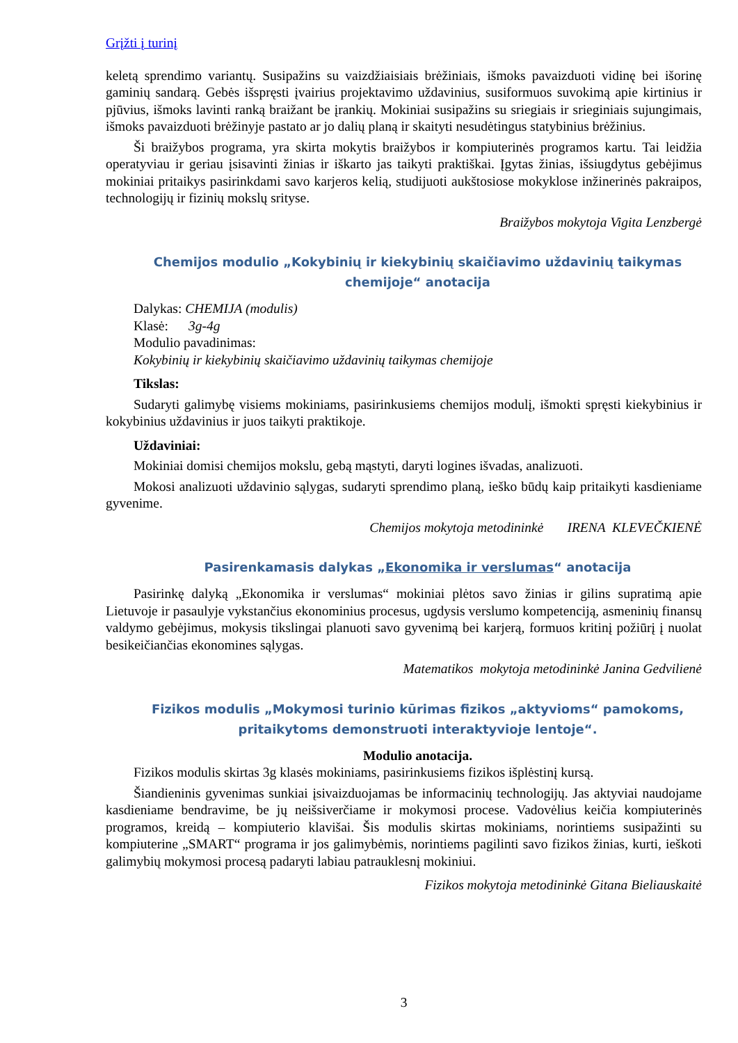Grįžti į turinį
keletą sprendimo variantų. Susipažins su vaizdžiaisiais brėžiniais, išmoks pavaizduoti vidinę bei išorinę gaminių sandarą. Gebės išspręsti įvairius projektavimo uždavinius, susiformuos suvokimą apie kirtinius ir pjūvius, išmoks lavinti ranką braižant be įrankių. Mokiniai susipažins su sriegiais ir srieginiais sujungimais, išmoks pavaizduoti brėžinyje pastato ar jo dalių planą ir skaityti nesudėtingus statybinius brėžinius.
Ši braižybos programa, yra skirta mokytis braižybos ir kompiuterinės programos kartu. Tai leidžia operatyviau ir geriau įsisavinti žinias ir iškarto jas taikyti praktiškai. Įgytas žinias, išsiugdytus gebėjimus mokiniai pritaikys pasirinkdami savo karjeros kelią, studijuoti aukštosiose mokyklose inžinerinės pakraipos, technologijų ir fizinių mokslų srityse.
Braižybos mokytoja Vigita Lenzbergė
Chemijos modulio „Kokybinių ir kiekybinių skaičiavimo uždavinių taikymas chemijoje“ anotacija
Dalykas: CHEMIJA (modulis)
Klasė: 3g-4g
Modulio pavadinimas:
Kokybinių ir kiekybinių skaičiavimo uždavinių taikymas chemijoje
Tikslas:
Sudaryti galimybę visiems mokiniams, pasirinkusiems chemijos modulį, išmokti spręsti kiekybinius ir kokybinius uždavinius ir juos taikyti praktikoje.
Uždaviniai:
Mokiniai domisi chemijos mokslu, gebą mąstyti, daryti logines išvadas, analizuoti.
Mokosi analizuoti uždavinio sąlygas, sudaryti sprendimo planą, ieško būdų kaip pritaikyti kasdieniame gyvenime.
Chemijos mokytoja metodininkė IRENA KLEVEČKIENĖ
Pasirenkamasis dalykas „Ekonomika ir verslumas“ anotacija
Pasirinkę dalyką „Ekonomika ir verslumas“ mokiniai plėtos savo žinias ir gilins supratimą apie Lietuvoje ir pasaulyje vykstančius ekonominius procesus, ugdysis verslumo kompetenciją, asmeninių finansų valdymo gebėjimus, mokysis tikslingai planuoti savo gyvenimą bei karjerą, formuos kritinį požiūrį į nuolat besikeičiančias ekonomines sąlygas.
Matematikos mokytoja metodininkė Janina Gedvilienė
Fizikos modulis „Mokymosi turinio kūrimas fizikos „aktyvioms“ pamokoms, pritaikytoms demonstruoti interaktyvioje lentoje“.
Modulio anotacija.
Fizikos modulis skirtas 3g klasės mokiniams, pasirinkusiems fizikos išplėstinį kursą.
Šiandieninis gyvenimas sunkiai įsivaizduojamas be informacinių technologijų. Jas aktyviai naudojame kasdieniame bendravime, be jų neišsiverčiame ir mokymosi procese. Vadovėlius keičia kompiuterinės programos, kreidą – kompiuterio klavišai. Šis modulis skirtas mokiniams, norintiems susipažinti su kompiuterine „SMART“ programa ir jos galimybėmis, norintiems pagilinti savo fizikos žinias, kurti, ieškoti galimybių mokymosi procesą padaryti labiau patrauklesnį mokiniui.
Fizikos mokytoja metodininkė Gitana Bieliauskaitė
3